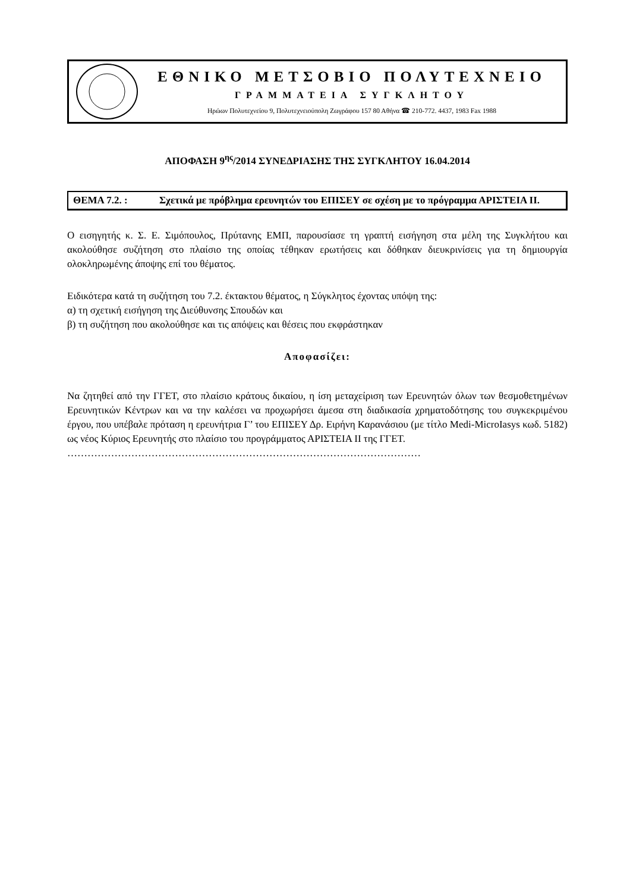ΕΘΝΙΚΟ ΜΕΤΣΟΒΙΟ ΠΟΛΥΤΕΧΝΕΙΟ
ΓΡΑΜΜΑΤΕΙΑ ΣΥΓΚΛΗΤΟΥ
Ηρώων Πολυτεχνείου 9, Πολυτεχνειούπολη Ζωγράφου 157 80 Αθήνα ☎ 210-772. 4437, 1983 Fax 1988
ΑΠΟΦΑΣΗ 9<sup>ης</sup>/2014 ΣΥΝΕΔΡΙΑΣΗΣ ΤΗΣ ΣΥΓΚΛΗΤΟΥ 16.04.2014
ΘΕΜΑ 7.2. : Σχετικά με πρόβλημα ερευνητών του ΕΠΙΣΕΥ σε σχέση με το πρόγραμμα ΑΡΙΣΤΕΙΑ ΙΙ.
Ο εισηγητής κ. Σ. Ε. Σιμόπουλος, Πρύτανης ΕΜΠ, παρουσίασε τη γραπτή εισήγηση στα μέλη της Συγκλήτου και ακολούθησε συζήτηση στο πλαίσιο της οποίας τέθηκαν ερωτήσεις και δόθηκαν διευκρινίσεις για τη δημιουργία ολοκληρωμένης άποψης επί του θέματος.
Ειδικότερα κατά τη συζήτηση του 7.2. έκτακτου θέματος, η Σύγκλητος έχοντας υπόψη της:
α) τη σχετική εισήγηση της Διεύθυνσης Σπουδών και
β) τη συζήτηση που ακολούθησε και τις απόψεις και θέσεις που εκφράστηκαν
Αποφασίζει:
Να ζητηθεί από την ΓΓΕΤ, στο πλαίσιο κράτους δικαίου, η ίση μεταχείριση των Ερευνητών όλων των θεσμοθετημένων Ερευνητικών Κέντρων και να την καλέσει να προχωρήσει άμεσα στη διαδικασία χρηματοδότησης του συγκεκριμένου έργου, που υπέβαλε πρόταση η ερευνήτρια Γ’ του ΕΠΙΣΕΥ Δρ. Ειρήνη Καρανάσιου (με τίτλο Medi-MicroIasys κωδ. 5182) ως νέος Κύριος Ερευνητής στο πλαίσιο του προγράμματος ΑΡΙΣΤΕΙΑ ΙΙ της ΓΓΕΤ.
……………………………………………………………………………………………